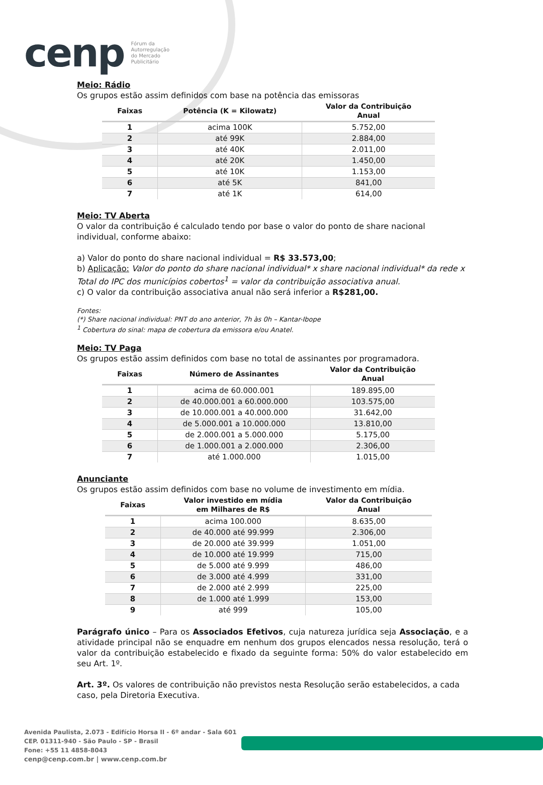cenp Fórum da
Autorregulação
do Mercado
Publicitário
Meio: Rádio
Os grupos estão assim definidos com base na potência das emissoras
| Faixas | Potência (K = Kilowatz) | Valor da Contribuição Anual |
| --- | --- | --- |
| 1 | acima 100K | 5.752,00 |
| 2 | até 99K | 2.884,00 |
| 3 | até 40K | 2.011,00 |
| 4 | até 20K | 1.450,00 |
| 5 | até 10K | 1.153,00 |
| 6 | até 5K | 841,00 |
| 7 | até 1K | 614,00 |
Meio: TV Aberta
O valor da contribuição é calculado tendo por base o valor do ponto de share nacional individual, conforme abaixo:
a) Valor do ponto do share nacional individual = R$ 33.573,00;
b) Aplicação: Valor do ponto do share nacional individual* x share nacional individual* da rede x Total do IPC dos municípios cobertos<sup>1</sup> = valor da contribuição associativa anual.
c) O valor da contribuição associativa anual não será inferior a R$281,00.
Fontes:
(*) Share nacional individual: PNT do ano anterior, 7h às 0h – Kantar-Ibope
<sup>1</sup> Cobertura do sinal: mapa de cobertura da emissora e/ou Anatel.
Meio: TV Paga
Os grupos estão assim definidos com base no total de assinantes por programadora.
| Faixas | Número de Assinantes | Valor da Contribuição Anual |
| --- | --- | --- |
| 1 | acima de 60.000.001 | 189.895,00 |
| 2 | de 40.000.001 a 60.000.000 | 103.575,00 |
| 3 | de 10.000.001 a 40.000.000 | 31.642,00 |
| 4 | de 5.000.001 a 10.000.000 | 13.810,00 |
| 5 | de 2.000.001 a 5.000.000 | 5.175,00 |
| 6 | de 1.000.001 a 2.000.000 | 2.306,00 |
| 7 | até 1.000.000 | 1.015,00 |
Anunciante
Os grupos estão assim definidos com base no volume de investimento em mídia.
| Faixas | Valor investido em mídia em Milhares de R$ | Valor da Contribuição Anual |
| --- | --- | --- |
| 1 | acima 100.000 | 8.635,00 |
| 2 | de 40.000 até 99.999 | 2.306,00 |
| 3 | de 20.000 até 39.999 | 1.051,00 |
| 4 | de 10.000 até 19.999 | 715,00 |
| 5 | de 5.000 até 9.999 | 486,00 |
| 6 | de 3.000 até 4.999 | 331,00 |
| 7 | de 2.000 até 2.999 | 225,00 |
| 8 | de 1.000 até 1.999 | 153,00 |
| 9 | até 999 | 105,00 |
Parágrafo único – Para os Associados Efetivos, cuja natureza jurídica seja Associação, e a atividade principal não se enquadre em nenhum dos grupos elencados nessa resolução, terá o valor da contribuição estabelecido e fixado da seguinte forma: 50% do valor estabelecido em seu Art. 1º.
Art. 3º. Os valores de contribuição não previstos nesta Resolução serão estabelecidos, a cada caso, pela Diretoria Executiva.
Avenida Paulista, 2.073 - Edifício Horsa II - 6º andar - Sala 601
CEP. 01311-940 - São Paulo - SP - Brasil
Fone: +55 11 4858-8043
cenp@cenp.com.br | www.cenp.com.br